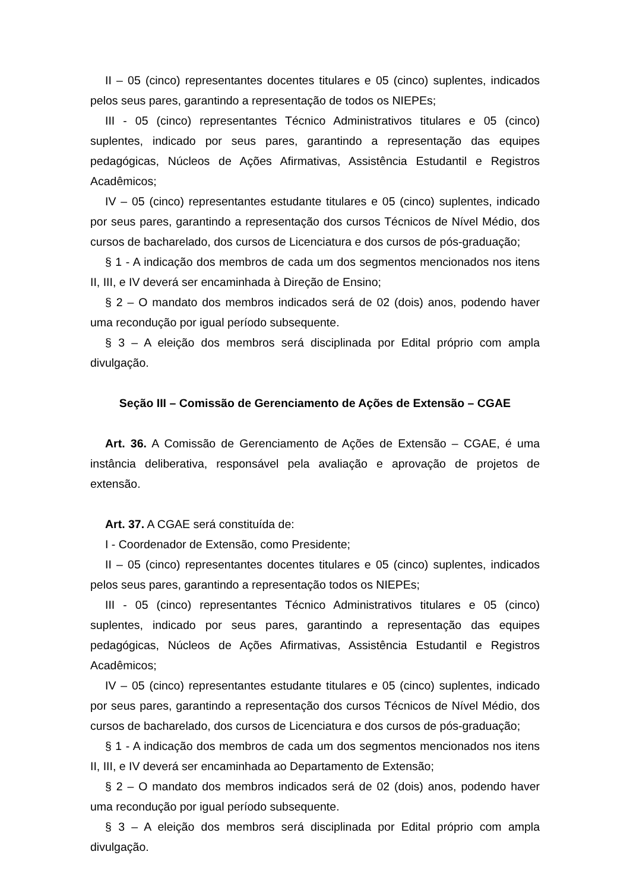II – 05 (cinco) representantes docentes titulares e 05 (cinco) suplentes, indicados pelos seus pares, garantindo a representação de todos os NIEPEs;
III - 05 (cinco) representantes Técnico Administrativos titulares e 05 (cinco) suplentes, indicado por seus pares, garantindo a representação das equipes pedagógicas, Núcleos de Ações Afirmativas, Assistência Estudantil e Registros Acadêmicos;
IV – 05 (cinco) representantes estudante titulares e 05 (cinco) suplentes, indicado por seus pares, garantindo a representação dos cursos Técnicos de Nível Médio, dos cursos de bacharelado, dos cursos de Licenciatura e dos cursos de pós-graduação;
§ 1 - A indicação dos membros de cada um dos segmentos mencionados nos itens II, III, e IV deverá ser encaminhada à Direção de Ensino;
§ 2 – O mandato dos membros indicados será de 02 (dois) anos, podendo haver uma recondução por igual período subsequente.
§ 3 – A eleição dos membros será disciplinada por Edital próprio com ampla divulgação.
Seção III – Comissão de Gerenciamento de Ações de Extensão – CGAE
Art. 36. A Comissão de Gerenciamento de Ações de Extensão – CGAE, é uma instância deliberativa, responsável pela avaliação e aprovação de projetos de extensão.
Art. 37. A CGAE será constituída de:
I - Coordenador de Extensão, como Presidente;
II – 05 (cinco) representantes docentes titulares e 05 (cinco) suplentes, indicados pelos seus pares, garantindo a representação todos os NIEPEs;
III - 05 (cinco) representantes Técnico Administrativos titulares e 05 (cinco) suplentes, indicado por seus pares, garantindo a representação das equipes pedagógicas, Núcleos de Ações Afirmativas, Assistência Estudantil e Registros Acadêmicos;
IV – 05 (cinco) representantes estudante titulares e 05 (cinco) suplentes, indicado por seus pares, garantindo a representação dos cursos Técnicos de Nível Médio, dos cursos de bacharelado, dos cursos de Licenciatura e dos cursos de pós-graduação;
§ 1 - A indicação dos membros de cada um dos segmentos mencionados nos itens II, III, e IV deverá ser encaminhada ao Departamento de Extensão;
§ 2 – O mandato dos membros indicados será de 02 (dois) anos, podendo haver uma recondução por igual período subsequente.
§ 3 – A eleição dos membros será disciplinada por Edital próprio com ampla divulgação.